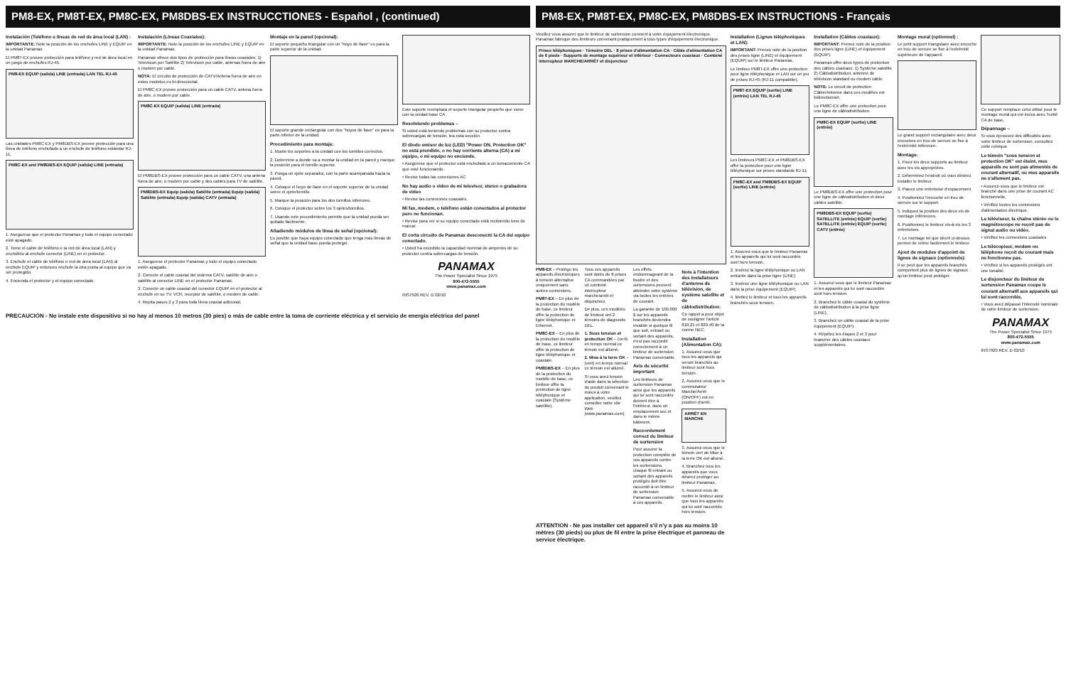PM8-EX, PM8T-EX, PM8C-EX, PM8DBS-EX INSTRUCCTIONES - Español , (continued)
Instalación (Teléfono e líneas de red de área local (LAN) :
IMPORTANTE: Note la posición de los enchufes LINE y EQUIP en la unidad Panamax.
El PM8T-EX provee protección para teléfono y red de área local en un juego de enchufes RJ-45.
PM8-EX EQUIP (salida) LINE (entrada) LAN TEL RJ-45
Las unidades PM8C-EX y PM8DBS-EX provee protección para una línea de teléfono enchufado a un enchufe de teléfono estándar RJ-11.
PM8C-EX and PM8DBS-EX EQUIP (salida) LINE (entrada)
1. Asegurese que el protector Panamax y todo el equipo conectado esté apagado.
2. Tome el cable de teléfono e la red de área local (LAN) y enchúfelo al enchufe conector (LINE) en el protector.
3. Enchufe el cable de teléfono o red de área local (LAN) al enchufe EQUIP y entonces enchufe la otra punta al equipo que va ser protegido.
4. Encienda el protector y el equipo conectado.
Instalación (Líneas Coaxiales):
IMPORTANTE: Note la posición de los enchufes LINE y EQUIP en la unidad Panamax.
Panamax ofrece dos tipos de protección para líneas coaxiales: 1) Television por Satélite 2) Television por cable, antenas fuera de aire o modem por cable.
NOTA: El circuito de protección de CATV/Antena fuera de aire en estos modelos es bi-direccional.
El PM8C-EX provee protección para un cable CATV, antena fuera de aire, o modem por cable.
PM8C-EX EQUIP (salida) LINE (entrada)
El PM8DBS-EX provee protección para un cable CATV, una antena fuera de aire, o modem por cable y dos cables para TV de satélite.
PM8DBS-EX Equip (salida) Satélite (entrada) Equip (salida) Satélite (entrada) Equip (salida) CATV (entrada)
1. Asegurese el protector Panamax y todo el equipo conectado estén apagado.
2. Conecte el cable coaxial del sistema CATV, satélite de aire o satélite al conector LINE en el protector Panamax.
3. Conecte un cable coaxial del conector EQUIP en el protector al enchufe en su TV, VCR, receptor de satélite, o modem de cable.
4. Repita pasos 2 y 3 para toda línea coaxial adicional.
Montaje en la pared (opcional):
El soporte pequeño triangular con un "hoyo de llave" es para la parte superior de la unidad.
El soporte grande rectangular con dos "hoyos de llave" es para la parte inferior de la unidad.
Procedimiento para montaje:
1. Monte los soportes a la unidad con los tornillos correctos.
2. Determine a donde va a montar la unidad en la pared y marque la posición para el tornillo superior.
3. Ponga un ojete separador, con la parte acampanada hacia la pared.
4. Coloque el hoyo de llave en el soporte superior de la unidad sobre el ojete/tornillo.
5. Marque la posición para los dos tornillos inferiores.
6. Coloque el protector sobre los 3 ojetes/tornillos.
7. Usando este procedimiento permite que la unidad pueda ser quitado fácilmente.
Añadiendo módulos de línea de señal (opcional):
Es posible que haya equipo conectado que tenga mas líneas de señal que la unidad base pueda proteger.
Este soporte reemplaza el soporte triangular pequeño que viene con la unidad base CA.
Resolviendo problemas –
Si usted está teniendo problemas con su protector contra sobrecargas de tensión, lea esta sección
El diodo emisor de luz (LED) "Power ON, Protection OK" no está prendido, o no hay corriente alterna (CA) a mi equipo, o mi equipo no enciende.
• Asegúrese que el protector está enchufado a un tomacorriente CA que esté funcionando.
• Revise todas las conexiones AC
No hay audio o video de mi televisor, stereo o grabadora de video
• Revise las conexiones coaxiales.
Mi fax, modem, o teléfono están conectados al protector pero no funcionan.
• Revise para ver si su equipo conectado está recibiendo tono de marcar.
El corta circuito de Panamax desconectó la CA del equipo conectado.
• Usted ha excedido la capacidad nominal de amperios de su protector contra sobrecargas de tensión.
PANAMAX
The Power Specialist Since 1975
800-472-5555
www.panamax.com
INS7920 REV. D 02/10
PRECAUCIÓN - No instale este dispositivo si no hay al menos 10 metros (30 pies) o más de cable entre la toma de corriente eléctrica y el servicio de energía eléctrica del panel
PM8-EX, PM8T-EX, PM8C-EX, PM8DBS-EX INSTRUCTIONS - Français
Veuillez vous assurer que le limiteur de surtension convient à votre équipement électronique. Panamax fabrique des limiteurs convenant pratiquement à tous types d'équipement électronique.
Prises téléphoniques · Témoins DEL · 8 prises d'alimentation CA · Câble d'alimentation CA de 6 pieds · Supports de montage supérieur et inférieur · Connecteurs coaxiaux · Combiné interrupteur MARCHE/ARRÊT et disjoncteur
PM8-EX – Protège les appareils électroniques à tension alternative uniquement sans autres connexions.
PM8T-EX – En plus de la protection du modèle de base, ce limiteur offre la protection de ligne téléphonique et Ethernet.
PM8C-EX – En plus de la protection du modèle de base, ce limiteur offre la protection de ligne téléphonique et coaxiale.
PM8DBS-EX – En plus de la protection du modèle de base, ce limiteur offre la protection de ligne téléphonique et coaxiale (Système satellite).
Tous ces appareils sont dotés de 8 prises CA commandées par un combiné interrupteur marche/arrêt et disjoncteur.
De plus, ces modèles de limiteur ont 2 témoins de diagnostic DEL.
1. Sous tension et protection OK – (vert) en temps normal ce témoin est allumé.
2. Mise à la terre OK – (vert) en temps normal ce témoin est allumé.
Si vous avez besoin d'aide dans la sélection du produit convenant le mieux à votre application, veuillez consulter notre site Web (www.panamax.com).
Les effets endommageant de la foudre et des surtensions peuvent atteindre votre système via toutes les entrées de courant.
La garantie de 100,000 $ sur les appareils branchés deviendra invalide si quelque fil que soit, entrant ou sortant des appareils, n'est pas raccordé correctement à un limiteur de surtension Panamax convenable.
Avis de sécurité important
Les limiteurs de surtension Panamax ainsi que les appareils qui lui sont raccordés doivent être à l'intérieur, dans un emplacement sec et dans le même bâtiment.
Raccordement correct du limiteur de surtension
Pour assurer la protection complète de vos appareils contre les surtensions, chaque fil entrant ou sortant des appareils protégés doit être raccordé à un limiteur de surtension Panamax convenable à ces appareils.
Note à l'intention des installateurs d'antenne de télévision, de système satellite et de câblodistribution:
Ce rappel a pour objet de souligner l'article 810.21 et 820.40 de la norme NEC.
Installation (Alimentation CA):
1. Assurez-vous que tous les appareils qui seront branchés au limiteur sont hors tension.
2. Assurez-vous que le commutateur Marche/Arrêt (ON/OFF) est en position d'arrêt.
ARRÊT EN MARCHE
3. Assurez-vous que le témoin vert de Mise à la terre OK est allumé.
4. Branchez tous les appareils que vous désirez protéger au limiteur Panamax.
5. Assurez-vous de mettre le limiteur ainsi que tous les appareils qui lui sont raccordés hors tension.
ATTENTION - Ne pas installer cet appareil s'il n'y a pas au moins 10 mètres (30 pieds) ou plus de fil entre la prise électrique et panneau de service électrique.
Installation (Lignes téléphoniques et LAN):
IMPORTANT: Prenez note de la position des prises ligne (LINE) et équipement (EQUIP) sur le limiteur Panamax.
Le limiteur PM8T-EX offre une protection pour ligne téléphonique et LAN sur un jeu de prises RJ-45 (RJ-11 compatible).
PM8T-EX EQUIP (sortie) LINE (entrée) LAN TEL RJ-45
Les limiteurs PM8C-EX et PM8DBS-EX offre la protection pour une ligne téléphonique sur prises standards RJ-11.
PM8C-EX and PM8DBS-EX EQUIP (sortie) LINE (entrée)
1. Assurez-vous que le limiteur Panamax et les appareils qui lui sont raccordés sont hors tension.
2. Insérez la ligne téléphonique ou LAN entrante dans la prise ligne (LINE).
3. Insérez une ligne téléphonique ou LAN dans la prise équipement (EQUIP).
4. Mettez le limiteur et tous les appareils branchés sous tension.
Installation (Câbles coaxiaux):
IMPORTANT: Prenez note de la position des prises ligne (LINE) et équipement (EQUIP).
Panamax offre deux types de protection des câbles coaxiaux: 1) Système satellite 2) Câblodistribution, antenne de télévision standard ou modem câble.
NOTE: Le circuit de protection Câble/Antenne dans ces modèles est bidirectionnel.
Le PM8C-EX offre une protection pour une ligne de câblodistribution.
PM8C-EX EQUIP (sortie) LINE (entrée)
Le PM8DBS-EX offre une protection pour une ligne de câblodistribution et deux câbles satellite.
PM8DBS-EX EQUIP (sortie) SATELLITE (entrée) EQUIP (sortie) SATELLITE (entrée) EQUIP (sortie) CATV (entrée)
1. Assurez-vous que le limiteur Panamax et les appareils qui lui sont raccordés sont hors tension.
2. Branchez le câble coaxial du système de câblodistribution à la prise ligne (LINE).
3. Branchez un câble coaxial de la prise équipement (EQUIP).
4. Répétez les étapes 2 et 3 pour brancher des câbles coaxiaux supplémentaires.
Montage mural (optionnel) :
Le petit support triangulaire avec encoche en trou de serrure se fixe à l'extrémité supérieure de l'appareil.
Le grand support rectangulaire avec deux encoches en trou de serrure se fixe à l'extrémité inférieure.
Montage:
1. Fixez les deux supports au limiteur avec les vis appropriées.
2. Déterminez l'endroit où vous désirez installer le limiteur.
3. Placez une entretoise d'espacement.
4. Positionnez l'encoche en trou de serrure sur le support.
5. Indiquez la position des deux vis de montage inférieures.
6. Positionnez le limiteur vis-à-vis les 3 entretoises.
7. Le montage tel que décrit ci-dessus permet de retirer facilement le limiteur.
Ajout de modules d'appoint de lignes de signaux (optionnels):
Il se peut que les appareils branchés comportent plus de lignes de signaux qu'un limiteur peut protéger.
Ce support remplace celui utilisé pour le montage mural qui est inclus avec l'unité CA de base.
Dépannage –
Si vous éprouvez des difficultés avec votre limiteur de surtension, consultez cette rubrique
Le témoin "sous tension et protection OK" est éteint, mes appareils ne sont pas alimentés de courant alternatif, ou mes appareils ne s'allument pas.
• Assurez-vous que le limiteur est branché dans une prise de courant AC fonctionnelle.
• Vérifiez toutes les connexions d'alimentation électrique.
Le téléviseur, la chaîne stéréo ou le magnétoscope ne reçoit pas de signal audio ou vidéo.
• Vérifiez les connexions coaxiales.
Le télécopieur, modem ou téléphone reçoit du courant mais ne fonctionne pas.
• Vérifiez si les appareils protégés ont une tonalité.
Le disjoncteur du limiteur de surtension Panamax coupe le courant alternatif aux appareils qui lui sont raccordés.
• Vous avez dépassé l'intensité nominale de votre limiteur de surtension.
PANAMAX
The Power Specialist Since 1975
800-472-5555
www.panamax.com
INS7920 REV. D 02/10